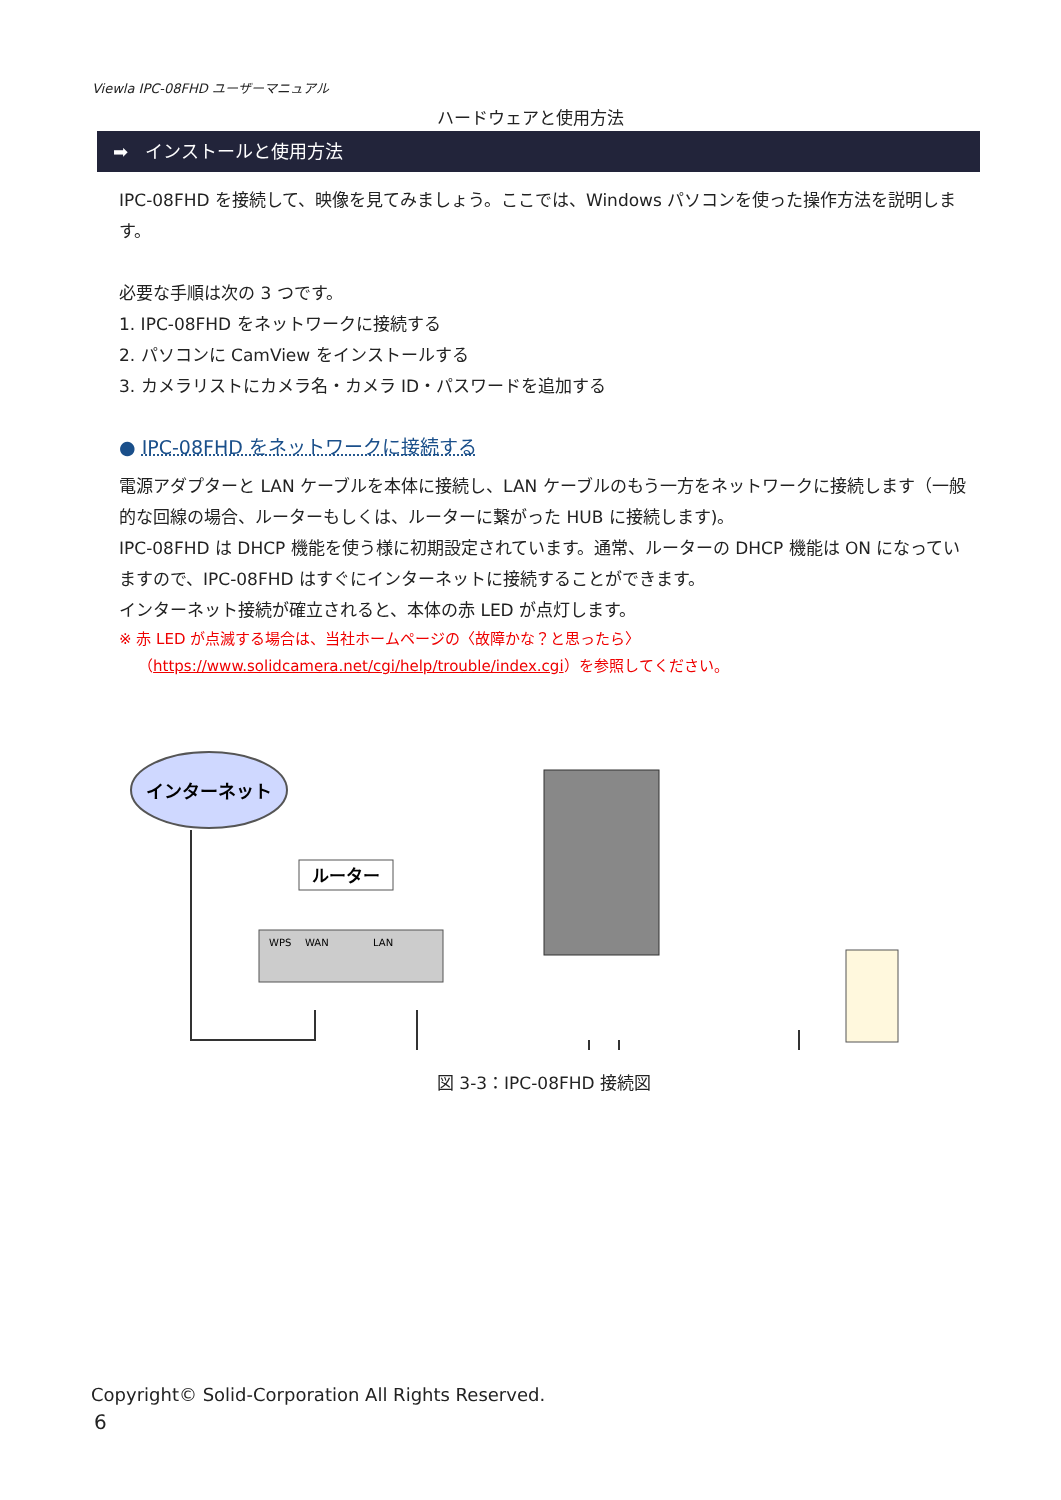Viewla IPC-08FHD ユーザーマニュアル
ハードウェアと使用方法
➡ インストールと使用方法
IPC-08FHD を接続して、映像を見てみましょう。ここでは、Windows パソコンを使った操作方法を説明します。
必要な手順は次の 3 つです。
1. IPC-08FHD をネットワークに接続する
2. パソコンに CamView をインストールする
3. カメラリストにカメラ名・カメラ ID・パスワードを追加する
● IPC-08FHD をネットワークに接続する
電源アダプターと LAN ケーブルを本体に接続し、LAN ケーブルのもう一方をネットワークに接続します（一般的な回線の場合、ルーターもしくは、ルーターに繋がった HUB に接続します)。
IPC-08FHD は DHCP 機能を使う様に初期設定されています。通常、ルーターの DHCP 機能は ON になっていますので、IPC-08FHD はすぐにインターネットに接続することができます。
インターネット接続が確立されると、本体の赤 LED が点灯します。
※ 赤 LED が点滅する場合は、当社ホームページの〈故障かな？と思ったら〉
（https://www.solidcamera.net/cgi/help/trouble/index.cgi）を参照してください。
インターネット
ルーター
WPS
WAN
LAN
図 3-3：IPC-08FHD 接続図
Copyright© Solid-Corporation All Rights Reserved.
6